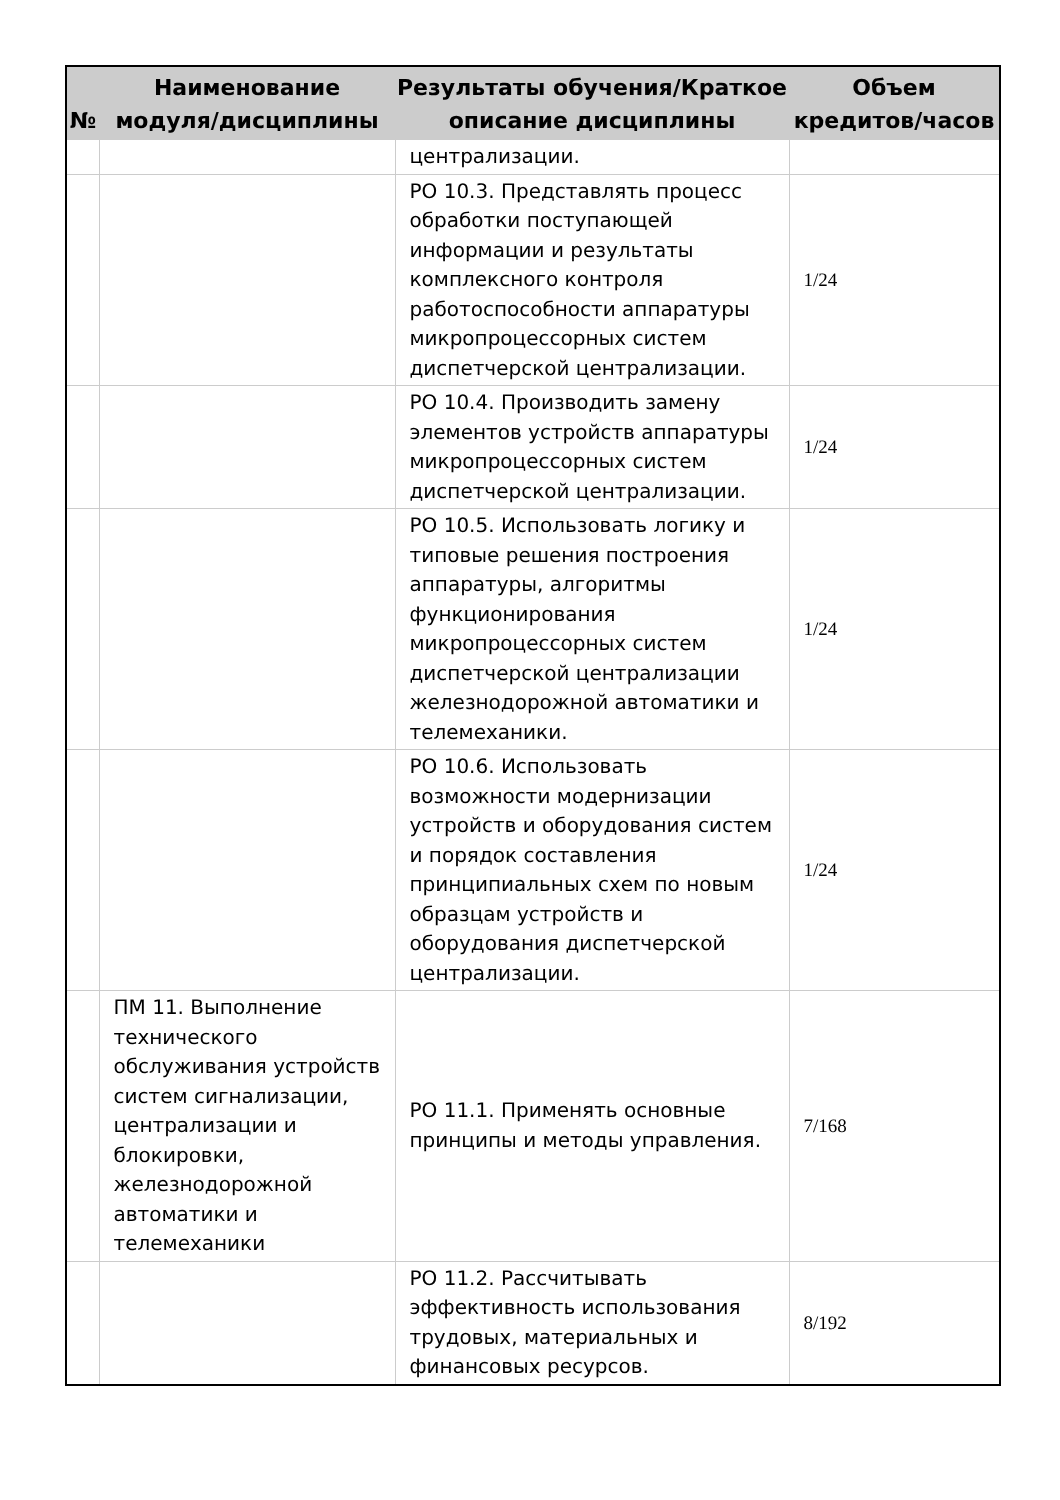| № | Наименование модуля/дисциплины | Результаты обучения/Краткое описание дисциплины | Объем кредитов/часов |
| --- | --- | --- | --- |
| | | централизации. | |
| | | РО 10.3. Представлять процесс обработки поступающей информации и результаты комплексного контроля работоспособности аппаратуры микропроцессорных систем диспетчерской централизации. | 1/24 |
| | | РО 10.4. Производить замену элементов устройств аппаратуры микропроцессорных систем диспетчерской централизации. | 1/24 |
| | | РО 10.5. Использовать логику и типовые решения построения аппаратуры, алгоритмы функционирования микропроцессорных систем диспетчерской централизации железнодорожной автоматики и телемеханики. | 1/24 |
| | | РО 10.6. Использовать возможности модернизации устройств и оборудования систем и порядок составления принципиальных схем по новым образцам устройств и оборудования диспетчерской централизации. | 1/24 |
| | ПМ 11. Выполнение технического обслуживания устройств систем сигнализации, централизации и блокировки, железнодорожной автоматики и телемеханики | РО 11.1. Применять основные принципы и методы управления. | 7/168 |
| | | РО 11.2. Рассчитывать эффективность использования трудовых, материальных и финансовых ресурсов. | 8/192 |